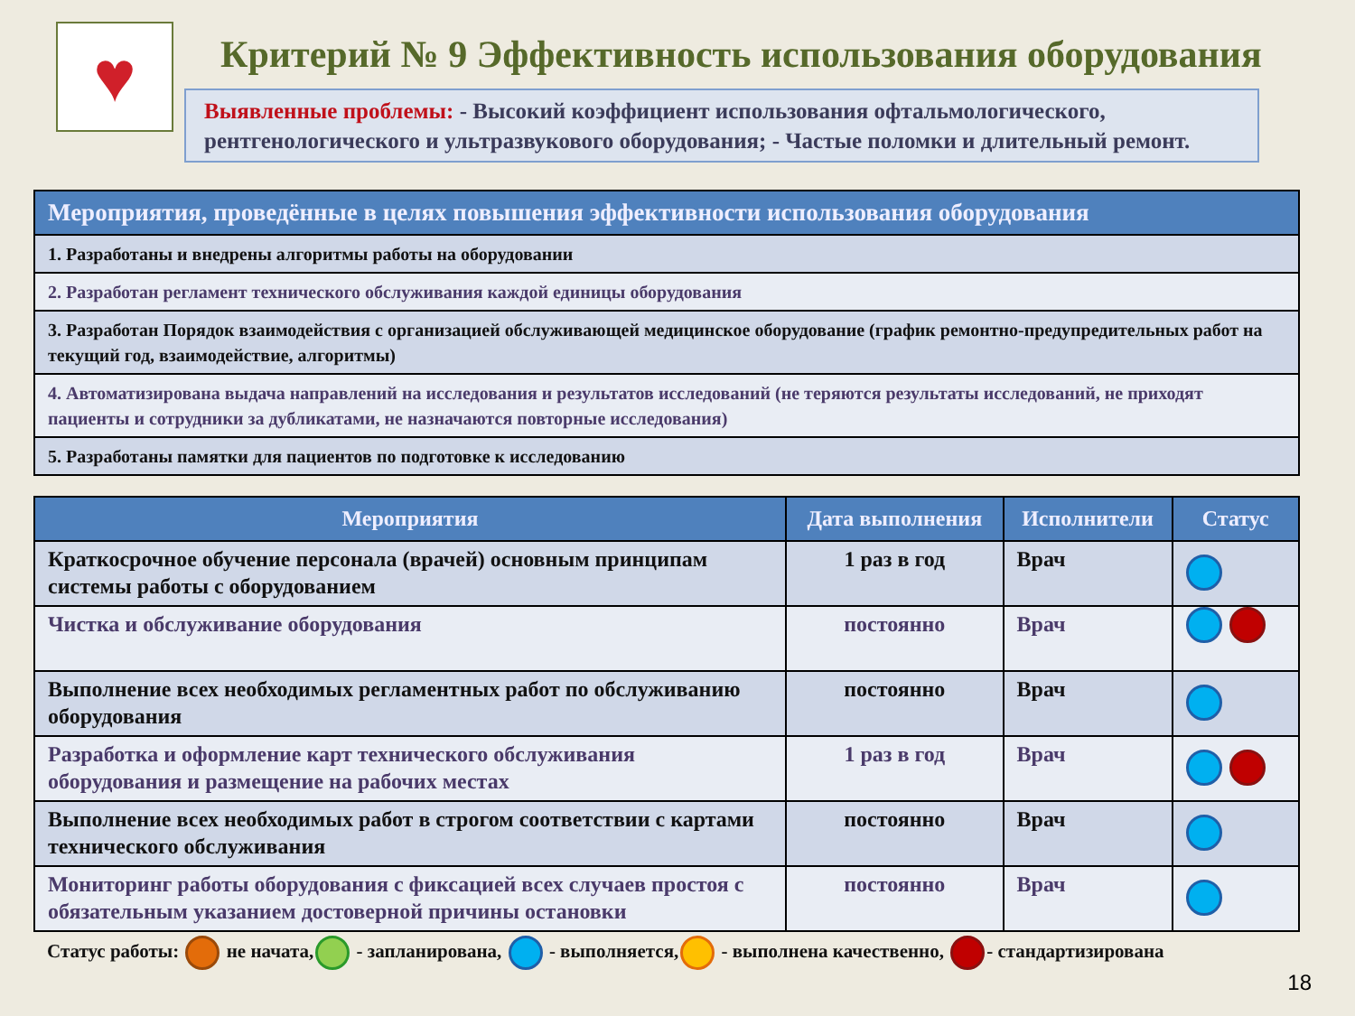♥
Критерий № 9 Эффективность использования оборудования
Выявленные проблемы: - Высокий коэффициент использования офтальмологического, рентгенологического и ультразвукового оборудования; - Частые поломки и длительный ремонт.
| Мероприятия, проведённые в целях повышения эффективности использования оборудования |
| --- |
| 1. Разработаны и внедрены алгоритмы работы на оборудовании |
| 2. Разработан регламент технического обслуживания каждой единицы оборудования |
| 3. Разработан Порядок взаимодействия с организацией обслуживающей медицинское оборудование (график ремонтно-предупредительных работ на текущий год, взаимодействие, алгоритмы) |
| 4. Автоматизирована выдача направлений на исследования и результатов исследований (не теряются результаты исследований, не приходят пациенты и сотрудники за дубликатами, не назначаются повторные исследования) |
| 5. Разработаны памятки для пациентов по подготовке к исследованию |
| Мероприятия | Дата выполнения | Исполнители | Статус |
| --- | --- | --- | --- |
| Краткосрочное обучение персонала (врачей) основным принципам системы работы с оборудованием | 1 раз в год | Врач | |
| Чистка и обслуживание оборудования | постоянно | Врач | |
| Выполнение всех необходимых регламентных работ по обслуживанию оборудования | постоянно | Врач | |
| Разработка и оформление карт технического обслуживания оборудования и размещение на рабочих местах | 1 раз в год | Врач | |
| Выполнение всех необходимых работ в строгом соответствии с картами технического обслуживания | постоянно | Врач | |
| Мониторинг работы оборудования с фиксацией всех случаев простоя с обязательным указанием достоверной причины остановки | постоянно | Врач | |
Статус работы: не начата, - запланирована, - выполняется, - выполнена качественно, - стандартизирована
18